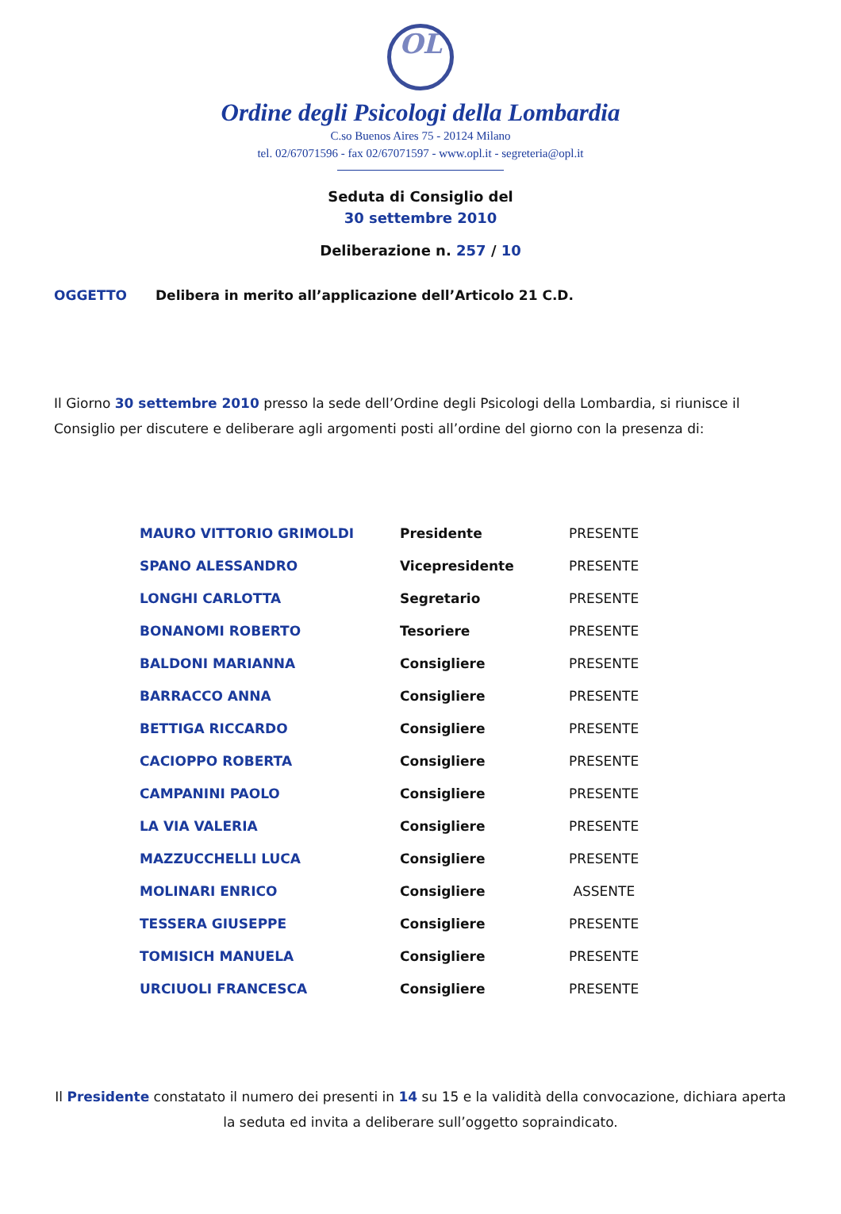OL
Ordine degli Psicologi della Lombardia
C.so Buenos Aires 75 - 20124 Milano
tel. 02/67071596 - fax 02/67071597 - www.opl.it - segreteria@opl.it
Seduta di Consiglio del
30 settembre 2010
Deliberazione n. 257 / 10
OGGETTO Delibera in merito all’applicazione dell’Articolo 21 C.D.
Il Giorno 30 settembre 2010 presso la sede dell’Ordine degli Psicologi della Lombardia, si riunisce il Consiglio per discutere e deliberare agli argomenti posti all’ordine del giorno con la presenza di:
| MAURO VITTORIO GRIMOLDI | Presidente | PRESENTE |
| SPANO ALESSANDRO | Vicepresidente | PRESENTE |
| LONGHI CARLOTTA | Segretario | PRESENTE |
| BONANOMI ROBERTO | Tesoriere | PRESENTE |
| BALDONI MARIANNA | Consigliere | PRESENTE |
| BARRACCO ANNA | Consigliere | PRESENTE |
| BETTIGA RICCARDO | Consigliere | PRESENTE |
| CACIOPPO ROBERTA | Consigliere | PRESENTE |
| CAMPANINI PAOLO | Consigliere | PRESENTE |
| LA VIA VALERIA | Consigliere | PRESENTE |
| MAZZUCCHELLI LUCA | Consigliere | PRESENTE |
| MOLINARI ENRICO | Consigliere | ASSENTE |
| TESSERA GIUSEPPE | Consigliere | PRESENTE |
| TOMISICH MANUELA | Consigliere | PRESENTE |
| URCIUOLI FRANCESCA | Consigliere | PRESENTE |
Il Presidente constatato il numero dei presenti in 14 su 15 e la validità della convocazione, dichiara aperta la seduta ed invita a deliberare sull’oggetto sopraindicato.